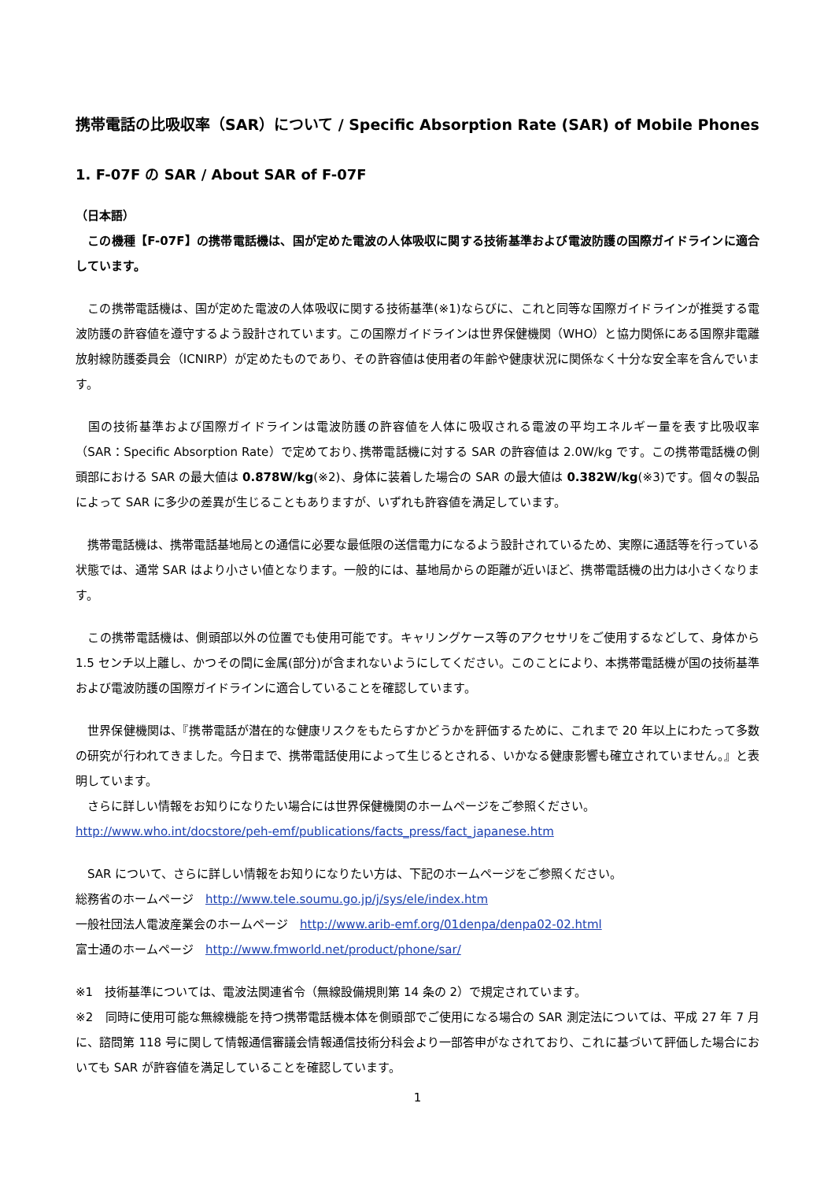携帯電話の比吸収率（SAR）について / Specific Absorption Rate (SAR) of Mobile Phones
1. F-07F の SAR / About SAR of F-07F
（日本語）
　この機種【F-07F】の携帯電話機は、国が定めた電波の人体吸収に関する技術基準および電波防護の国際ガイドラインに適合しています。
　この携帯電話機は、国が定めた電波の人体吸収に関する技術基準(※1)ならびに、これと同等な国際ガイドラインが推奨する電波防護の許容値を遵守するよう設計されています。この国際ガイドラインは世界保健機関（WHO）と協力関係にある国際非電離放射線防護委員会（ICNIRP）が定めたものであり、その許容値は使用者の年齢や健康状況に関係なく十分な安全率を含んでいます。
　国の技術基準および国際ガイドラインは電波防護の許容値を人体に吸収される電波の平均エネルギー量を表す比吸収率（SAR：Specific Absorption Rate）で定めており､携帯電話機に対する SAR の許容値は 2.0W/kg です。この携帯電話機の側頭部における SAR の最大値は 0.878W/kg(※2)、身体に装着した場合の SAR の最大値は 0.382W/kg(※3)です。個々の製品によって SAR に多少の差異が生じることもありますが、いずれも許容値を満足しています。
　携帯電話機は、携帯電話基地局との通信に必要な最低限の送信電力になるよう設計されているため、実際に通話等を行っている状態では、通常 SAR はより小さい値となります。一般的には、基地局からの距離が近いほど、携帯電話機の出力は小さくなります。
　この携帯電話機は、側頭部以外の位置でも使用可能です。キャリングケース等のアクセサリをご使用するなどして、身体から 1.5 センチ以上離し、かつその間に金属(部分)が含まれないようにしてください。このことにより、本携帯電話機が国の技術基準および電波防護の国際ガイドラインに適合していることを確認しています。
　世界保健機関は、『携帯電話が潜在的な健康リスクをもたらすかどうかを評価するために、これまで 20 年以上にわたって多数の研究が行われてきました。今日まで、携帯電話使用によって生じるとされる、いかなる健康影響も確立されていません。』と表明しています。
　さらに詳しい情報をお知りになりたい場合には世界保健機関のホームページをご参照ください。
http://www.who.int/docstore/peh-emf/publications/facts_press/fact_japanese.htm
　SAR について、さらに詳しい情報をお知りになりたい方は、下記のホームページをご参照ください。
総務省のホームページ　http://www.tele.soumu.go.jp/j/sys/ele/index.htm
一般社団法人電波産業会のホームページ　http://www.arib-emf.org/01denpa/denpa02-02.html
富士通のホームページ　http://www.fmworld.net/product/phone/sar/
※1　技術基準については、電波法関連省令（無線設備規則第 14 条の 2）で規定されています。
※2　同時に使用可能な無線機能を持つ携帯電話機本体を側頭部でご使用になる場合の SAR 測定法については、平成 27 年 7 月に、諮問第 118 号に関して情報通信審議会情報通信技術分科会より一部答申がなされており、これに基づいて評価した場合においても SAR が許容値を満足していることを確認しています。
1